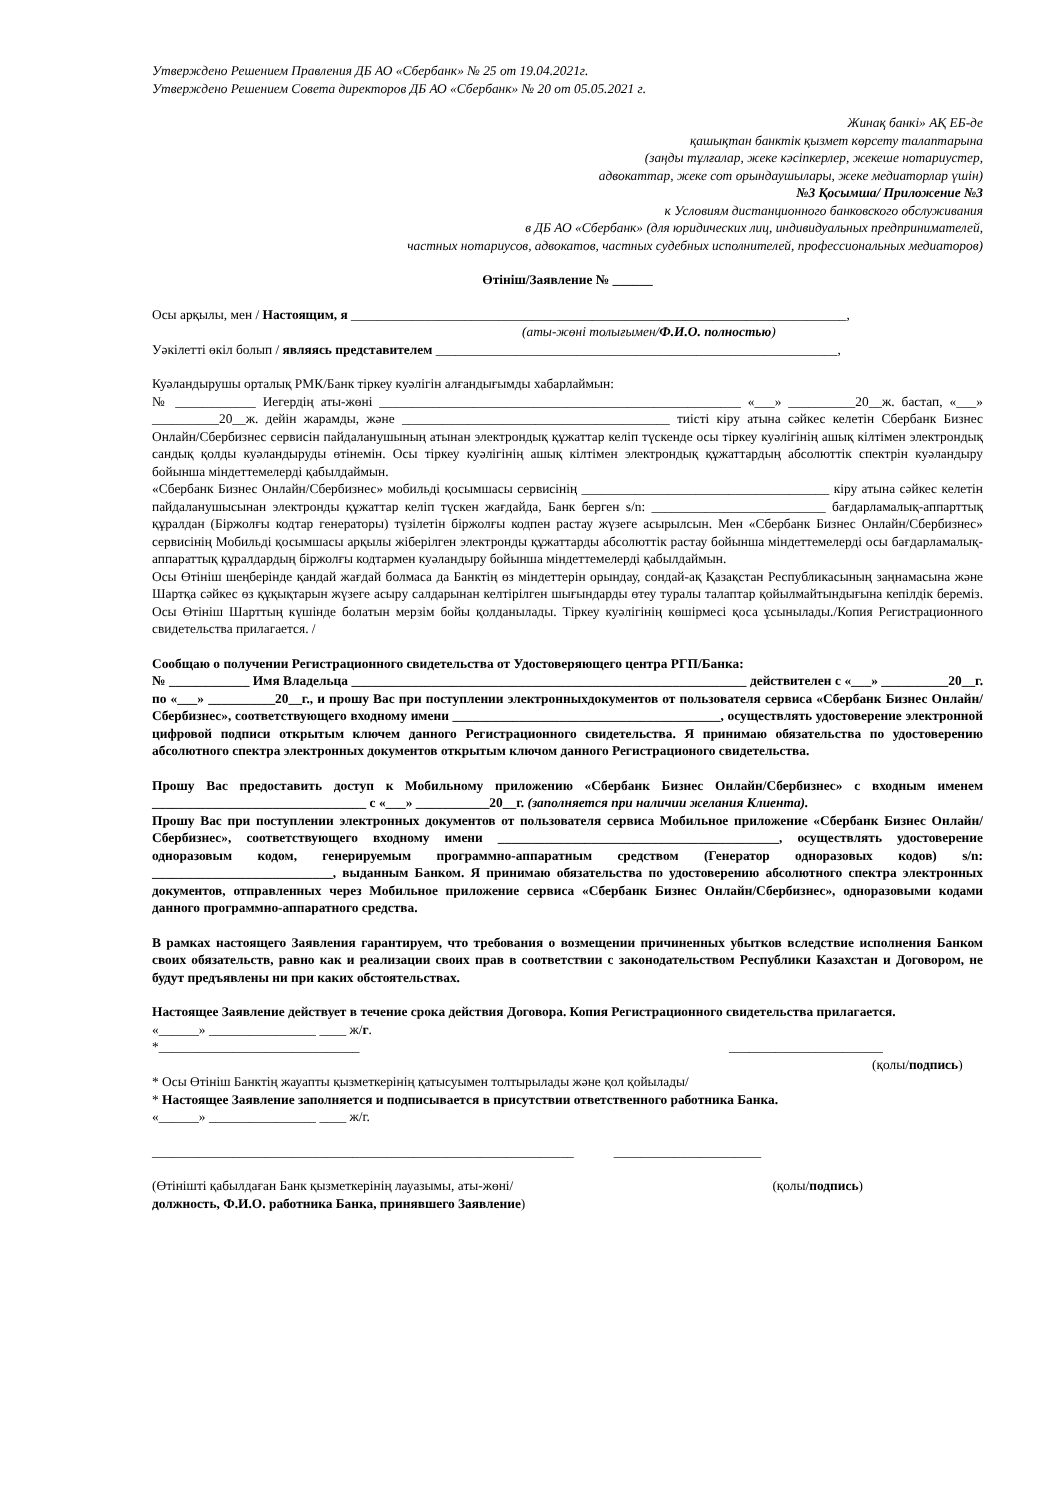Утверждено Решением Правления ДБ АО «Сбербанк» № 25 от 19.04.2021г.
Утверждено Решением Совета директоров ДБ АО «Сбербанк» № 20 от 05.05.2021 г.
Жинақ банкі» АҚ ЕБ-де
қашықтан банктік қызмет көрсету талаптарына
(заңды тұлғалар, жеке кәсіпкерлер, жекеше нотариустер,
адвокаттар, жеке сот орындаушылары, жеке медиаторлар үшін)
№3 Қосымша/ Приложение №3
к Условиям дистанционного банковского обслуживания
в ДБ АО «Сбербанк» (для юридических лиц, индивидуальных предпринимателей,
частных нотариусов, адвокатов, частных судебных исполнителей, профессиональных медиаторов)
Өтініш/Заявление № ______
Осы арқылы, мен / Настоящим, я __________________________________________________________________________,
(аты-жөні толығымен/Ф.И.О. полностью)
Уәкілетті өкіл болып / являясь представителем ____________________________________________________________,
Куәландырушы орталық РМК/Банк тіркеу куәлігін алғандығымды хабарлаймын:
№ ____________ Иегердің аты-жөні ______________________________________________________ «___» __________20__ж. бастап, «___» __________20__ж. дейін жарамды, және ________________________________________ тиісті кіру атына сәйкес келетін Сбербанк Бизнес Онлайн/Сбербизнес сервисін пайдаланушының атынан электрондық құжаттар келіп түскенде осы тіркеу куәлігінің ашық кілтімен электрондық сандық қолды куәландыруды өтінемін. Осы тіркеу куәлігінің ашық кілтімен электрондық құжаттардың абсолюттік спектрін куәландыру бойынша міндеттемелерді қабылдаймын.
«Сбербанк Бизнес Онлайн/Сбербизнес» мобильді қосымшасы сервисінің _____________________________________ кіру атына сәйкес келетін пайдаланушысынан электронды құжаттар келіп түскен жағдайда, Банк берген s/n: __________________________ бағдарламалық-аппарттық құралдан (Біржолғы кодтар генераторы) түзілетін біржолғы кодпен растау жүзеге асырылсын. Мен «Сбербанк Бизнес Онлайн/Сбербизнес» сервисінің Мобильді қосымшасы арқылы жіберілген электронды құжаттарды абсолюттік растау бойынша міндеттемелерді осы бағдарламалық-аппараттық құралдардың біржолғы кодтармен куәландыру бойынша міндеттемелерді қабылдаймын.
Осы Өтініш шеңберінде қандай жағдай болмаса да Банктің өз міндеттерін орындау, сондай-ақ Қазақстан Республикасының заңнамасына және Шартқа сәйкес өз құқықтарын жүзеге асыру салдарынан келтірілген шығындарды өтеу туралы талаптар қойылмайтындығына кепілдік береміз. Осы Өтініш Шарттың күшінде болатын мерзім бойы қолданылады. Тіркеу куәлігінің көшірмесі қоса ұсынылады./Копия Регистрационного свидетельства прилагается. /
Сообщаю о получении Регистрационного свидетельства от Удостоверяющего центра РГП/Банка:
№ ____________ Имя Владельца ___________________________________________________________ действителен с «___» __________20__г. по «___» __________20__г., и прошу Вас при поступлении электронныхдокументов от пользователя сервиса «Сбербанк Бизнес Онлайн/Сбербизнес», соответствующего входному имени ________________________________________, осуществлять удостоверение электронной цифровой подписи открытым ключем данного Регистрационного свидетельства. Я принимаю обязательства по удостоверению абсолютного спектра электронных документов открытым ключом данного Регистрационого свидетельства.
Прошу Вас предоставить доступ к Мобильному приложению «Сбербанк Бизнес Онлайн/Сбербизнес» с входным именем ________________________________ с «___» ___________20__г. (заполняется при наличии желания Клиента).
Прошу Вас при поступлении электронных документов от пользователя сервиса Мобильное приложение «Сбербанк Бизнес Онлайн/Сбербизнес», соответствующего входному имени __________________________________________, осуществлять удостоверение одноразовым кодом, генерируемым программно-аппаратным средством (Генератор одноразовых кодов) s/n: ___________________________, выданным Банком. Я принимаю обязательства по удостоверению абсолютного спектра электронных документов, отправленных через Мобильное приложение сервиса «Сбербанк Бизнес Онлайн/Сбербизнес», одноразовыми кодами данного программно-аппаратного средства.
В рамках настоящего Заявления гарантируем, что требования о возмещении причиненных убытков вследствие исполнения Банком своих обязательств, равно как и реализации своих прав в соответствии с законодательством Республики Казахстан и Договором, не будут предъявлены ни при каких обстоятельствах.
Настоящее Заявление действует в течение срока действия Договора. Копия Регистрационного свидетельства прилагается.
«______» ________________ ____ ж/г.
*______________________________ _______________________
(қолы/подпись)
* Осы Өтініш Банктің жауапты қызметкерінің қатысуымен толтырылады және қол қойылады/
* Настоящее Заявление заполняется и подписывается в присутствии ответственного работника Банка.
«______» ________________ ____ ж/г.
_______________________________________________________________ ______________________
(Өтінішті қабылдаған Банк қызметкерінің лауазымы, аты-жөні/ (қолы/подпись)
должность, Ф.И.О. работника Банка, принявшего Заявление)